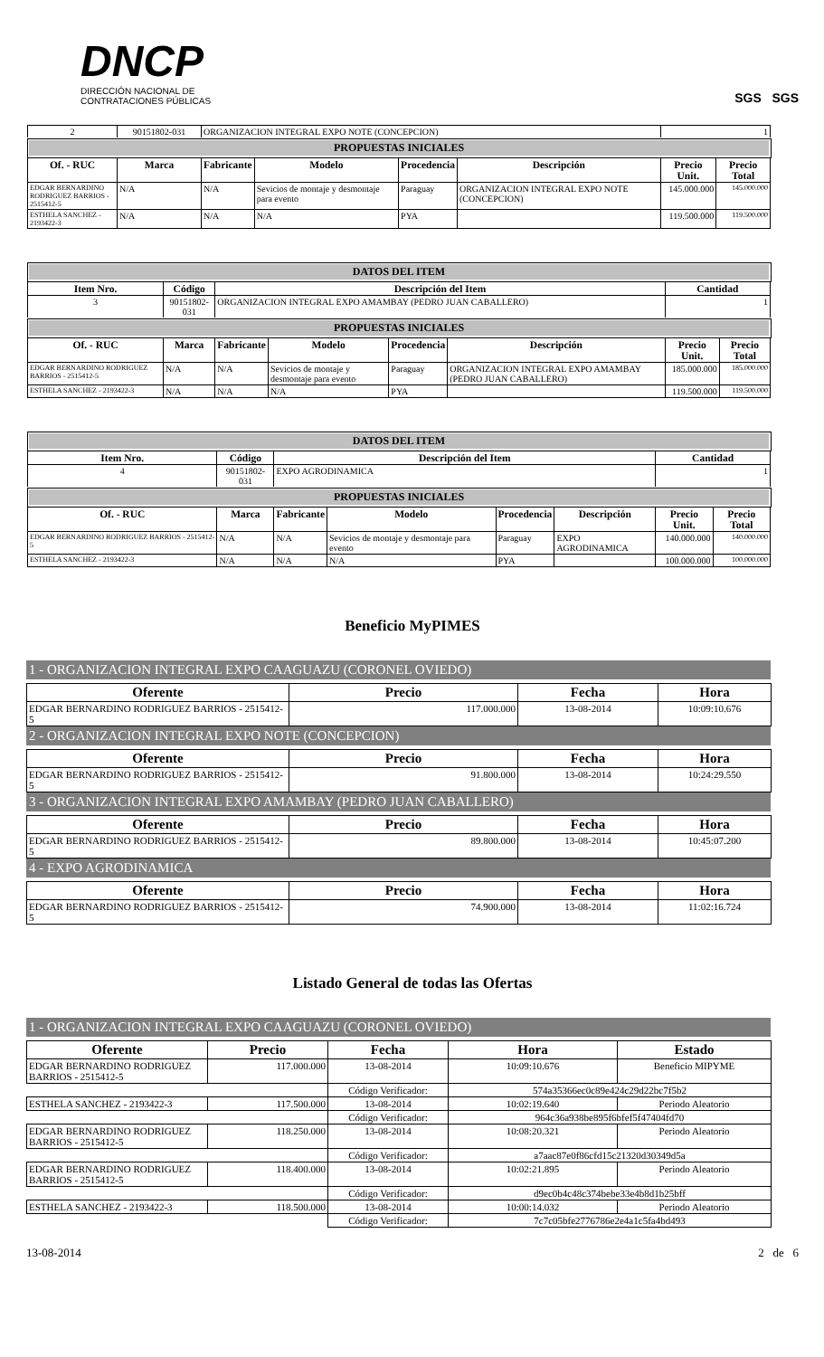DNCP
DIRECCIÓN NACIONAL DE
CONTRATACIONES PÚBLICAS
SGS SGS
| 2 | 90151802-031 | ORGANIZACION INTEGRAL EXPO NOTE (CONCEPCION) | | | | 1 | |
| PROPUESTAS INICIALES | | | | | | | |
| Of. - RUC | Marca | Fabricante | Modelo | Procedencia | Descripción | Precio Unit. | Precio Total |
| EDGAR BERNARDINO RODRIGUEZ BARRIOS - 2515412-5 | N/A | N/A | Sevicios de montaje y desmontaje para evento | Paraguay | ORGANIZACION INTEGRAL EXPO NOTE (CONCEPCION) | 145.000.000 | 145.000.000 |
| ESTHELA SANCHEZ - 2193422-3 | N/A | N/A | N/A | PYA | | 119.500.000 | 119.500.000 |
| DATOS DEL ITEM | | | | | | | |
| Item Nro. | Código | Descripción del Item | | | | Cantidad | |
| 3 | 90151802-031 | ORGANIZACION INTEGRAL EXPO AMAMBAY (PEDRO JUAN CABALLERO) | | | | 1 | |
| PROPUESTAS INICIALES | | | | | | | |
| Of. - RUC | Marca | Fabricante | Modelo | Procedencia | Descripción | Precio Unit. | Precio Total |
| EDGAR BERNARDINO RODRIGUEZ BARRIOS - 2515412-5 | N/A | N/A | Sevicios de montaje y desmontaje para evento | Paraguay | ORGANIZACION INTEGRAL EXPO AMAMBAY (PEDRO JUAN CABALLERO) | 185.000.000 | 185.000.000 |
| ESTHELA SANCHEZ - 2193422-3 | N/A | N/A | N/A | PYA | | 119.500.000 | 119.500.000 |
| DATOS DEL ITEM | | | | | | | |
| Item Nro. | Código | Descripción del Item | | | | Cantidad | |
| 4 | 90151802-031 | EXPO AGRODINAMICA | | | | 1 | |
| PROPUESTAS INICIALES | | | | | | | |
| Of. - RUC | Marca | Fabricante | Modelo | Procedencia | Descripción | Precio Unit. | Precio Total |
| EDGAR BERNARDINO RODRIGUEZ BARRIOS - 2515412-5 | N/A | N/A | Sevicios de montaje y desmontaje para evento | Paraguay | EXPO AGRODINAMICA | 140.000.000 | 140.000.000 |
| ESTHELA SANCHEZ - 2193422-3 | N/A | N/A | N/A | PYA | | 100.000.000 | 100.000.000 |
Beneficio MyPIMES
1 - ORGANIZACION INTEGRAL EXPO CAAGUAZU (CORONEL OVIEDO)
| Oferente | Precio | Fecha | Hora |
| --- | --- | --- | --- |
| EDGAR BERNARDINO RODRIGUEZ BARRIOS - 2515412-5 | 117.000.000 | 13-08-2014 | 10:09:10.676 |
2 - ORGANIZACION INTEGRAL EXPO NOTE (CONCEPCION)
| Oferente | Precio | Fecha | Hora |
| --- | --- | --- | --- |
| EDGAR BERNARDINO RODRIGUEZ BARRIOS - 2515412-5 | 91.800.000 | 13-08-2014 | 10:24:29.550 |
3 - ORGANIZACION INTEGRAL EXPO AMAMBAY (PEDRO JUAN CABALLERO)
| Oferente | Precio | Fecha | Hora |
| --- | --- | --- | --- |
| EDGAR BERNARDINO RODRIGUEZ BARRIOS - 2515412-5 | 89.800.000 | 13-08-2014 | 10:45:07.200 |
4 - EXPO AGRODINAMICA
| Oferente | Precio | Fecha | Hora |
| --- | --- | --- | --- |
| EDGAR BERNARDINO RODRIGUEZ BARRIOS - 2515412-5 | 74.900.000 | 13-08-2014 | 11:02:16.724 |
Listado General de todas las Ofertas
1 - ORGANIZACION INTEGRAL EXPO CAAGUAZU (CORONEL OVIEDO)
| Oferente | Precio | Fecha | Hora | Estado |
| --- | --- | --- | --- | --- |
| EDGAR BERNARDINO RODRIGUEZ BARRIOS - 2515412-5 | 117.000.000 | 13-08-2014 | 10:09:10.676 | Beneficio MIPYME |
| | | Código Verificador: | 574a35366ec0c89e424c29d22bc7f5b2 | |
| ESTHELA SANCHEZ - 2193422-3 | 117.500.000 | 13-08-2014 | 10:02:19.640 | Periodo Aleatorio |
| | | Código Verificador: | 964c36a938be895f6bfef5f47404fd70 | |
| EDGAR BERNARDINO RODRIGUEZ BARRIOS - 2515412-5 | 118.250.000 | 13-08-2014 | 10:08:20.321 | Periodo Aleatorio |
| | | Código Verificador: | a7aac87e0f86cfd15c21320d30349d5a | |
| EDGAR BERNARDINO RODRIGUEZ BARRIOS - 2515412-5 | 118.400.000 | 13-08-2014 | 10:02:21.895 | Periodo Aleatorio |
| | | Código Verificador: | d9ec0b4c48c374bebe33e4b8d1b25bff | |
| ESTHELA SANCHEZ - 2193422-3 | 118.500.000 | 13-08-2014 | 10:00:14.032 | Periodo Aleatorio |
| | | Código Verificador: | 7c7c05bfe2776786e2e4a1c5fa4bd493 | |
13-08-2014 2 de 6